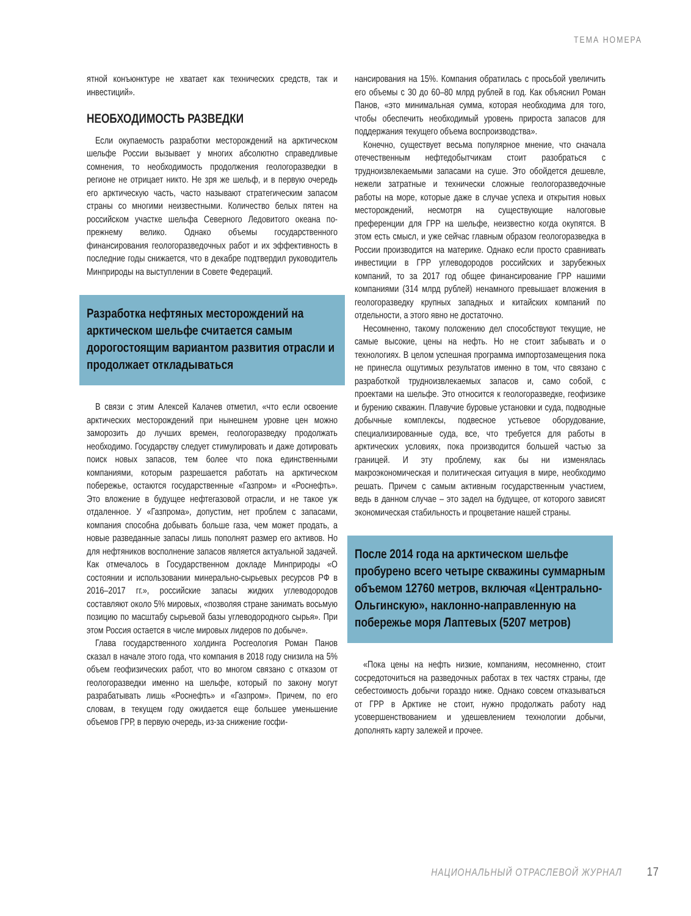ТЕМА НОМЕРА
ятной конъюнктуре не хватает как технических средств, так и инвестиций».
НЕОБХОДИМОСТЬ РАЗВЕДКИ
Если окупаемость разработки месторождений на арктическом шельфе России вызывает у многих абсолютно справедливые сомнения, то необходимость продолжения геологоразведки в регионе не отрицает никто. Не зря же шельф, и в первую очередь его арктическую часть, часто называют стратегическим запасом страны со многими неизвестными. Количество белых пятен на российском участке шельфа Северного Ледовитого океана по-прежнему велико. Однако объемы государственного финансирования геологоразведочных работ и их эффективность в последние годы снижается, что в декабре подтвердил руководитель Минприроды на выступлении в Совете Федераций.
Разработка нефтяных месторождений на арктическом шельфе считается самым дорогостоящим вариантом развития отрасли и продолжает откладываться
В связи с этим Алексей Калачев отметил, «что если освоение арктических месторождений при нынешнем уровне цен можно заморозить до лучших времен, геологоразведку продолжать необходимо. Государству следует стимулировать и даже дотировать поиск новых запасов, тем более что пока единственными компаниями, которым разрешается работать на арктическом побережье, остаются государственные «Газпром» и «Роснефть». Это вложение в будущее нефтегазовой отрасли, и не такое уж отдаленное. У «Газпрома», допустим, нет проблем с запасами, компания способна добывать больше газа, чем может продать, а новые разведанные запасы лишь пополнят размер его активов. Но для нефтяников восполнение запасов является актуальной задачей. Как отмечалось в Государственном докладе Минприроды «О состоянии и использовании минерально-сырьевых ресурсов РФ в 2016–2017 гг.», российские запасы жидких углеводородов составляют около 5% мировых, «позволяя стране занимать восьмую позицию по масштабу сырьевой базы углеводородного сырья». При этом Россия остается в числе мировых лидеров по добыче».
Глава государственного холдинга Росгеология Роман Панов сказал в начале этого года, что компания в 2018 году снизила на 5% объем геофизических работ, что во многом связано с отказом от геологоразведки именно на шельфе, который по закону могут разрабатывать лишь «Роснефть» и «Газпром». Причем, по его словам, в текущем году ожидается еще большее уменьшение объемов ГРР, в первую очередь, из-за снижение госфи-
нансирования на 15%. Компания обратилась с просьбой увеличить его объемы с 30 до 60–80 млрд рублей в год. Как объяснил Роман Панов, «это минимальная сумма, которая необходима для того, чтобы обеспечить необходимый уровень прироста запасов для поддержания текущего объема воспроизводства».
Конечно, существует весьма популярное мнение, что сначала отечественным нефтедобытчикам стоит разобраться с трудноизвлекаемыми запасами на суше. Это обойдется дешевле, нежели затратные и технически сложные геологоразведочные работы на море, которые даже в случае успеха и открытия новых месторождений, несмотря на существующие налоговые преференции для ГРР на шельфе, неизвестно когда окупятся. В этом есть смысл, и уже сейчас главным образом геологоразведка в России производится на материке. Однако если просто сравнивать инвестиции в ГРР углеводородов российских и зарубежных компаний, то за 2017 год общее финансирование ГРР нашими компаниями (314 млрд рублей) ненамного превышает вложения в геологоразведку крупных западных и китайских компаний по отдельности, а этого явно не достаточно.
Несомненно, такому положению дел способствуют текущие, не самые высокие, цены на нефть. Но не стоит забывать и о технологиях. В целом успешная программа импортозамещения пока не принесла ощутимых результатов именно в том, что связано с разработкой трудноизвлекаемых запасов и, само собой, с проектами на шельфе. Это относится к геологоразведке, геофизике и бурению скважин. Плавучие буровые установки и суда, подводные добычные комплексы, подвесное устьевое оборудование, специализированные суда, все, что требуется для работы в арктических условиях, пока производится большей частью за границей. И эту проблему, как бы ни изменялась макроэкономическая и политическая ситуация в мире, необходимо решать. Причем с самым активным государственным участием, ведь в данном случае – это задел на будущее, от которого зависят экономическая стабильность и процветание нашей страны.
После 2014 года на арктическом шельфе пробурено всего четыре скважины суммарным объемом 12760 метров, включая «Центрально-Ольгинскую», наклонно-направленную на побережье моря Лаптевых (5207 метров)
«Пока цены на нефть низкие, компаниям, несомненно, стоит сосредоточиться на разведочных работах в тех частях страны, где себестоимость добычи гораздо ниже. Однако совсем отказываться от ГРР в Арктике не стоит, нужно продолжать работу над усовершенствованием и удешевлением технологии добычи, дополнять карту залежей и прочее.
НАЦИОНАЛЬНЫЙ ОТРАСЛЕВОЙ ЖУРНАЛ 17